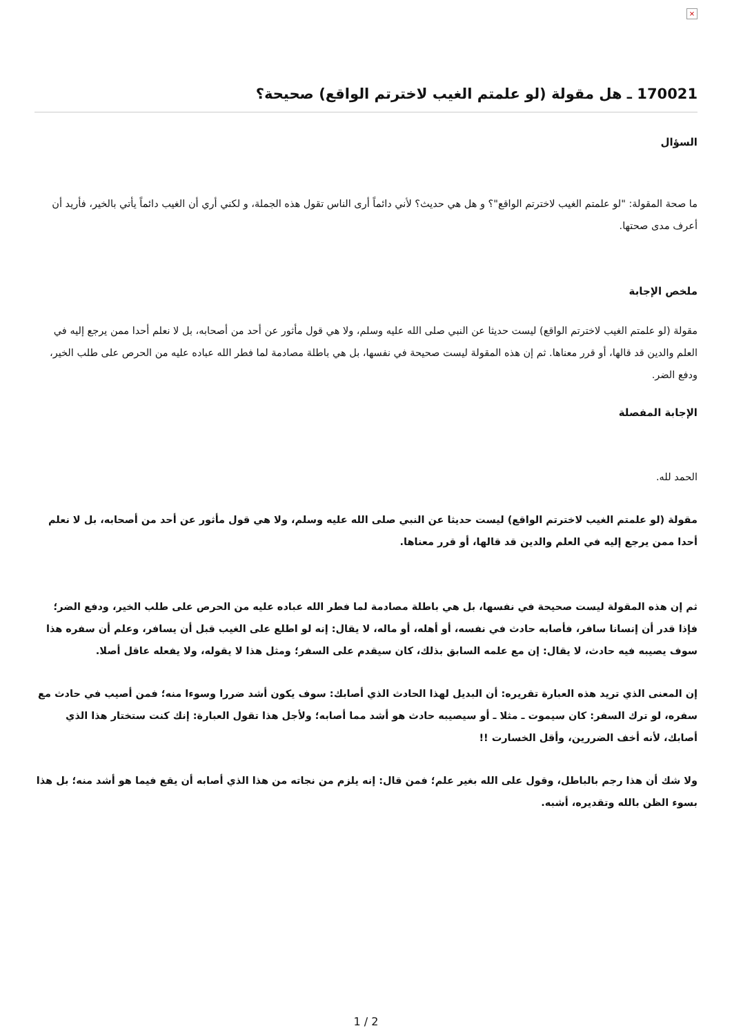×
170021 ـ هل مقولة (لو علمتم الغيب لاخترتم الواقع) صحيحة؟
السؤال
ما صحة المقولة: "لو علمتم الغيب لاخترتم الواقع"؟ و هل هي حديث؟ لأني دائماً أرى الناس تقول هذه الجملة، و لكني أري أن الغيب دائماً يأتي بالخير، فأريد أن أعرف مدى صحتها.
ملخص الإجابة
مقولة (لو علمتم الغيب لاخترتم الواقع) ليست حديثا عن النبي صلى الله عليه وسلم، ولا هي قول مأثور عن أحد من أصحابه، بل لا نعلم أحدا ممن يرجع إليه في العلم والدين قد قالها، أو قرر معناها. ثم إن هذه المقولة ليست صحيحة في نفسها، بل هي باطلة مصادمة لما فطر الله عباده عليه من الحرص على طلب الخير، ودفع الضر.
الإجابة المفصلة
الحمد لله.
مقولة (لو علمتم الغيب لاخترتم الواقع) ليست حديثا عن النبي صلى الله عليه وسلم، ولا هي قول مأثور عن أحد من أصحابه، بل لا نعلم أحدا ممن يرجع إليه في العلم والدين قد قالها، أو قرر معناها.
ثم إن هذه المقولة ليست صحيحة في نفسها، بل هي باطلة مصادمة لما فطر الله عباده عليه من الحرص على طلب الخير، ودفع الضر؛ فإذا قدر أن إنسانا سافر، فأصابه حادث في نفسه، أو أهله، أو ماله، لا يقال: إنه لو اطلع على الغيب قبل أن يسافر، وعلم أن سفره هذا سوف يصيبه فيه حادث، لا يقال: إن مع علمه السابق بذلك، كان سيقدم على السفر؛ ومثل هذا لا يقوله، ولا يفعله عاقل أصلا.
إن المعنى الذي تريد هذه العبارة تقريره: أن البديل لهذا الحادث الذي أصابك: سوف يكون أشد ضررا وسوءا منه؛ فمن أصيب في حادث مع سفره، لو ترك السفر: كان سيموت ـ مثلا ـ أو سيصيبه حادث هو أشد مما أصابه؛ ولأجل هذا تقول العبارة: إنك كنت ستختار هذا الذي أصابك، لأنه أخف الضررين، وأقل الخسارت !!
ولا شك أن هذا رجم بالباطل، وقول على الله بغير علم؛ فمن قال: إنه يلزم من نجاته من هذا الذي أصابه أن يقع فيما هو أشد منه؛ بل هذا بسوء الظن بالله وتقديره، أشبه.
1 / 2